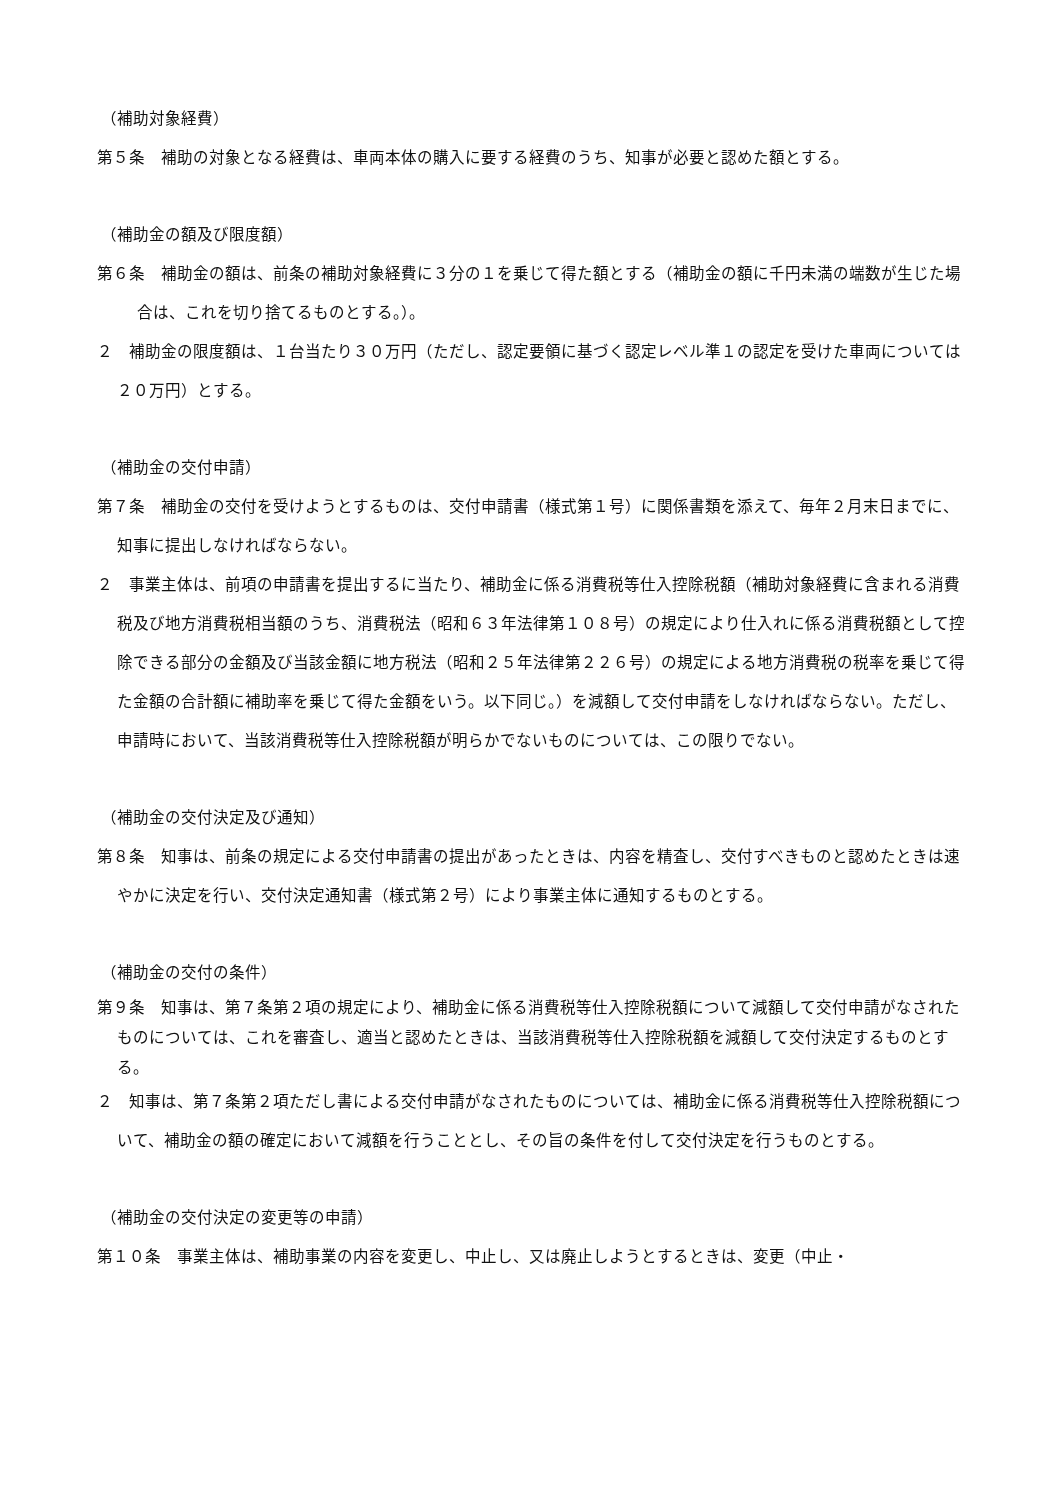（補助対象経費）
第５条　補助の対象となる経費は、車両本体の購入に要する経費のうち、知事が必要と認めた額とする。
（補助金の額及び限度額）
第６条　補助金の額は、前条の補助対象経費に３分の１を乗じて得た額とする（補助金の額に千円未満の端数が生じた場合は、これを切り捨てるものとする。）。
２　補助金の限度額は、１台当たり３０万円（ただし、認定要領に基づく認定レベル準１の認定を受けた車両については２０万円）とする。
（補助金の交付申請）
第７条　補助金の交付を受けようとするものは、交付申請書（様式第１号）に関係書類を添えて、毎年２月末日までに、知事に提出しなければならない。
２　事業主体は、前項の申請書を提出するに当たり、補助金に係る消費税等仕入控除税額（補助対象経費に含まれる消費税及び地方消費税相当額のうち、消費税法（昭和６３年法律第１０８号）の規定により仕入れに係る消費税額として控除できる部分の金額及び当該金額に地方税法（昭和２５年法律第２２６号）の規定による地方消費税の税率を乗じて得た金額の合計額に補助率を乗じて得た金額をいう。以下同じ。）を減額して交付申請をしなければならない。ただし、申請時において、当該消費税等仕入控除税額が明らかでないものについては、この限りでない。
（補助金の交付決定及び通知）
第８条　知事は、前条の規定による交付申請書の提出があったときは、内容を精査し、交付すべきものと認めたときは速やかに決定を行い、交付決定通知書（様式第２号）により事業主体に通知するものとする。
（補助金の交付の条件）
第９条　知事は、第７条第２項の規定により、補助金に係る消費税等仕入控除税額について減額して交付申請がなされたものについては、これを審査し、適当と認めたときは、当該消費税等仕入控除税額を減額して交付決定するものとする。
２　知事は、第７条第２項ただし書による交付申請がなされたものについては、補助金に係る消費税等仕入控除税額について、補助金の額の確定において減額を行うこととし、その旨の条件を付して交付決定を行うものとする。
（補助金の交付決定の変更等の申請）
第１０条　事業主体は、補助事業の内容を変更し、中止し、又は廃止しようとするときは、変更（中止・